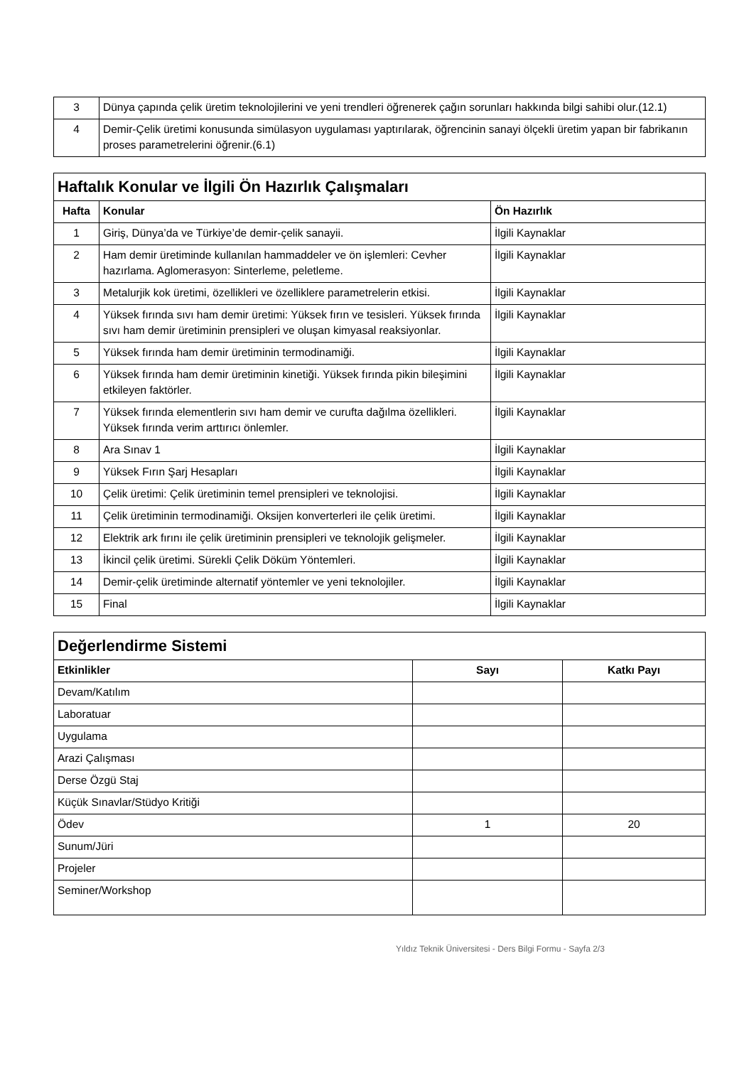| 3 | Dünya çapında çelik üretim teknolojilerini ve yeni trendleri öğrenerek çağın sorunları hakkında bilgi sahibi olur.(12.1) |
| 4 | Demir-Çelik üretimi konusunda simülasyon uygulaması yaptırılarak, öğrencinin sanayi ölçekli üretim yapan bir fabrikanın proses parametrelerini öğrenir.(6.1) |
| Haftalık Konular ve İlgili Ön Hazırlık Çalışmaları | | |
| Hafta | Konular | Ön Hazırlık |
| 1 | Giriş, Dünya’da ve Türkiye’de demir-çelik sanayii. | İlgili Kaynaklar |
| 2 | Ham demir üretiminde kullanılan hammaddeler ve ön işlemleri: Cevher hazırlama. Aglomerasyon: Sinterleme, peletleme. | İlgili Kaynaklar |
| 3 | Metalurjik kok üretimi, özellikleri ve özelliklere parametrelerin etkisi. | İlgili Kaynaklar |
| 4 | Yüksek fırında sıvı ham demir üretimi: Yüksek fırın ve tesisleri. Yüksek fırında sıvı ham demir üretiminin prensipleri ve oluşan kimyasal reaksiyonlar. | İlgili Kaynaklar |
| 5 | Yüksek fırında ham demir üretiminin termodinamiği. | İlgili Kaynaklar |
| 6 | Yüksek fırında ham demir üretiminin kinetiği. Yüksek fırında pikin bileşimini etkileyen faktörler. | İlgili Kaynaklar |
| 7 | Yüksek fırında elementlerin sıvı ham demir ve curufta dağılma özellikleri. Yüksek fırında verim arttırıcı önlemler. | İlgili Kaynaklar |
| 8 | Ara Sınav 1 | İlgili Kaynaklar |
| 9 | Yüksek Fırın Şarj Hesapları | İlgili Kaynaklar |
| 10 | Çelik üretimi: Çelik üretiminin temel prensipleri ve teknolojisi. | İlgili Kaynaklar |
| 11 | Çelik üretiminin termodinamiği. Oksijen konverterleri ile çelik üretimi. | İlgili Kaynaklar |
| 12 | Elektrik ark fırını ile çelik üretiminin prensipleri ve teknolojik gelişmeler. | İlgili Kaynaklar |
| 13 | İkincil çelik üretimi. Sürekli Çelik Döküm Yöntemleri. | İlgili Kaynaklar |
| 14 | Demir-çelik üretiminde alternatif yöntemler ve yeni teknolojiler. | İlgili Kaynaklar |
| 15 | Final | İlgili Kaynaklar |
| Değerlendirme Sistemi | | |
| Etkinlikler | Sayı | Katkı Payı |
| Devam/Katılım | | |
| Laboratuar | | |
| Uygulama | | |
| Arazi Çalışması | | |
| Derse Özgü Staj | | |
| Küçük Sınavlar/Stüdyo Kritiği | | |
| Ödev | 1 | 20 |
| Sunum/Jüri | | |
| Projeler | | |
| Seminer/Workshop | | |
Yıldız Teknik Üniversitesi - Ders Bilgi Formu - Sayfa 2/3